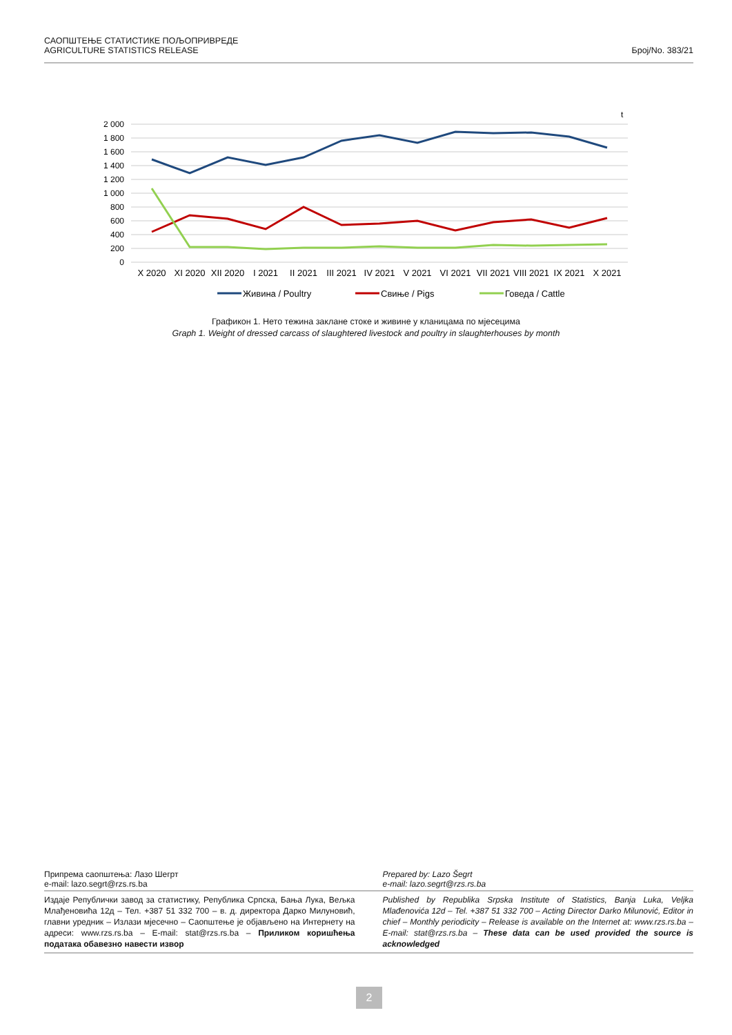САОПШТЕЊЕ СТАТИСТИКЕ ПОЉОПРИВРЕДЕ
AGRICULTURE STATISTICS RELEASE
Број/No. 383/21
t
2 000
1 800
1 600
1 400
1 200
1 000
800
600
400
200
0
X 2020
XI 2020
XII 2020
I 2021
II 2021
III 2021
IV 2021
V 2021
VI 2021
VII 2021
VIII 2021
IX 2021
X 2021
Живина / Poultry
Свиње / Pigs
Говеда / Cattle
Графикон 1. Нето тежина заклане стоке и живине у кланицама по мјесецима
Graph 1. Weight of dressed carcass of slaughtered livestock and poultry in slaughterhouses by month
Припрема саопштења: Лазо Шегрт
e-mail: lazo.segrt@rzs.rs.ba
Prepared by: Lazo Šegrt
e-mail: lazo.segrt@rzs.rs.ba
Издаје Републички завод за статистику, Република Српска, Бања Лука, Вељка Млађеновића 12д – Тел. +387 51 332 700 – в. д. директора Дарко Милуновић, главни уредник – Излази мјесечно – Саопштење је објављено на Интернету на адреси: www.rzs.rs.ba – E-mail: stat@rzs.rs.ba – Приликом коришћења података обавезно навести извор
Published by Republika Srpska Institute of Statistics, Banja Luka, Veljka Mlađenovića 12d – Tel. +387 51 332 700 – Acting Director Darko Milunović, Editor in chief – Monthly periodicity – Release is available on the Internet at: www.rzs.rs.ba – E-mail: stat@rzs.rs.ba – These data can be used provided the source is acknowledged
2